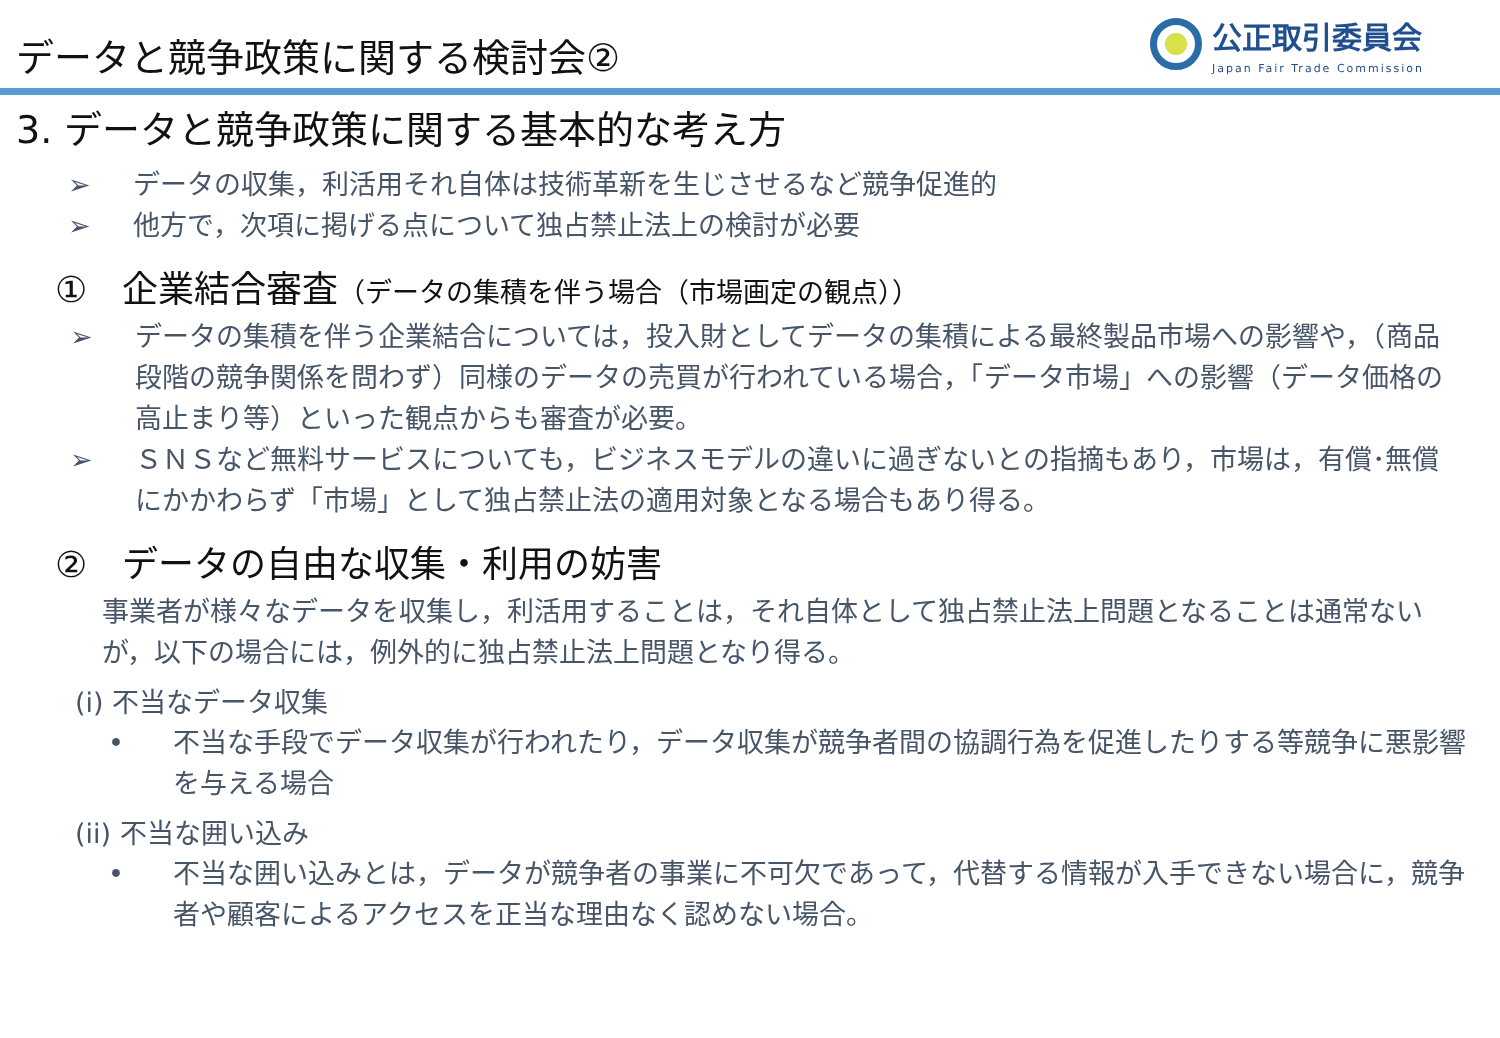データと競争政策に関する検討会②
公正取引委員会
Japan Fair Trade Commission
3. データと競争政策に関する基本的な考え方
➢ データの収集，利活用それ自体は技術革新を生じさせるなど競争促進的
➢ 他方で，次項に掲げる点について独占禁止法上の検討が必要
① 企業結合審査（データの集積を伴う場合（市場画定の観点））
➢ データの集積を伴う企業結合については，投入財としてデータの集積による最終製品市場への影響や，（商品段階の競争関係を問わず）同様のデータの売買が行われている場合，「データ市場」への影響（データ価格の高止まり等）といった観点からも審査が必要。
➢ ＳＮＳなど無料サービスについても，ビジネスモデルの違いに過ぎないとの指摘もあり，市場は，有償･無償にかかわらず「市場」として独占禁止法の適用対象となる場合もあり得る。
② データの自由な収集・利用の妨害
事業者が様々なデータを収集し，利活用することは，それ自体として独占禁止法上問題となることは通常ないが，以下の場合には，例外的に独占禁止法上問題となり得る。
(i) 不当なデータ収集
• 不当な手段でデータ収集が行われたり，データ収集が競争者間の協調行為を促進したりする等競争に悪影響を与える場合
(ii) 不当な囲い込み
• 不当な囲い込みとは，データが競争者の事業に不可欠であって，代替する情報が入手できない場合に，競争者や顧客によるアクセスを正当な理由なく認めない場合。